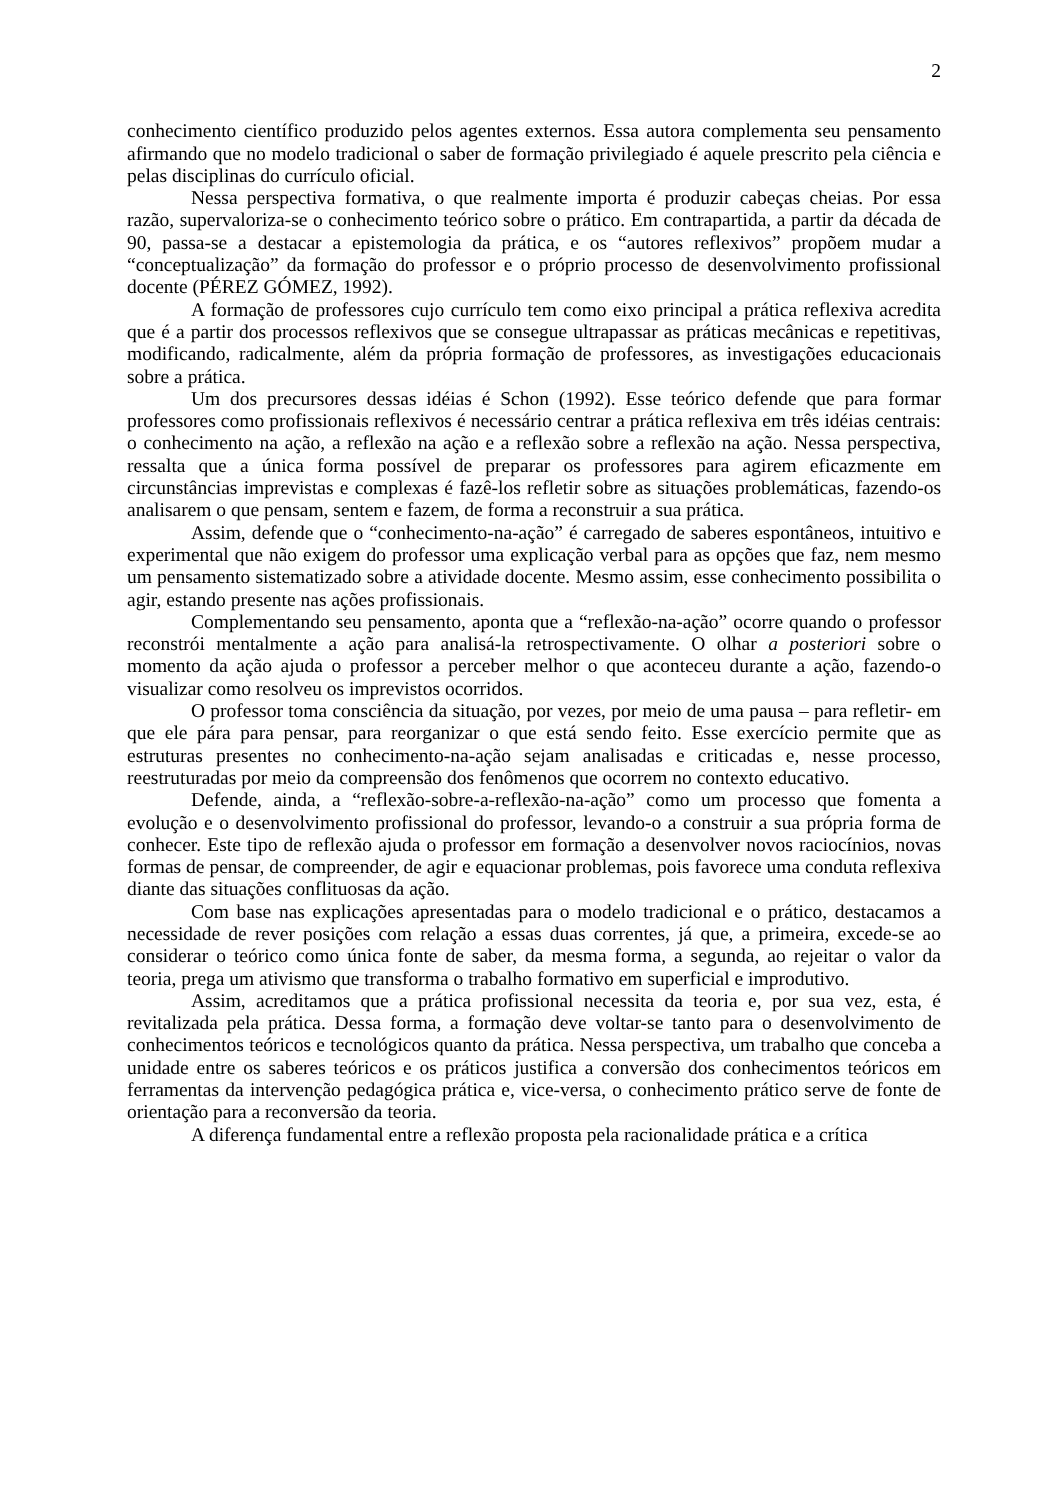2
conhecimento científico produzido pelos agentes externos. Essa autora complementa seu pensamento afirmando que no modelo tradicional o saber de formação privilegiado é aquele prescrito pela ciência e pelas disciplinas do currículo oficial.
Nessa perspectiva formativa, o que realmente importa é produzir cabeças cheias. Por essa razão, supervaloriza-se o conhecimento teórico sobre o prático. Em contrapartida, a partir da década de 90, passa-se a destacar a epistemologia da prática, e os “autores reflexivos” propõem mudar a “conceptualização” da formação do professor e o próprio processo de desenvolvimento profissional docente (PÉREZ GÓMEZ, 1992).
A formação de professores cujo currículo tem como eixo principal a prática reflexiva acredita que é a partir dos processos reflexivos que se consegue ultrapassar as práticas mecânicas e repetitivas, modificando, radicalmente, além da própria formação de professores, as investigações educacionais sobre a prática.
Um dos precursores dessas idéias é Schon (1992). Esse teórico defende que para formar professores como profissionais reflexivos é necessário centrar a prática reflexiva em três idéias centrais: o conhecimento na ação, a reflexão na ação e a reflexão sobre a reflexão na ação. Nessa perspectiva, ressalta que a única forma possível de preparar os professores para agirem eficazmente em circunstâncias imprevistas e complexas é fazê-los refletir sobre as situações problemáticas, fazendo-os analisarem o que pensam, sentem e fazem, de forma a reconstruir a sua prática.
Assim, defende que o “conhecimento-na-ação” é carregado de saberes espontâneos, intuitivo e experimental que não exigem do professor uma explicação verbal para as opções que faz, nem mesmo um pensamento sistematizado sobre a atividade docente. Mesmo assim, esse conhecimento possibilita o agir, estando presente nas ações profissionais.
Complementando seu pensamento, aponta que a “reflexão-na-ação” ocorre quando o professor reconstrói mentalmente a ação para analisá-la retrospectivamente. O olhar a posteriori sobre o momento da ação ajuda o professor a perceber melhor o que aconteceu durante a ação, fazendo-o visualizar como resolveu os imprevistos ocorridos.
O professor toma consciência da situação, por vezes, por meio de uma pausa – para refletir- em que ele pára para pensar, para reorganizar o que está sendo feito. Esse exercício permite que as estruturas presentes no conhecimento-na-ação sejam analisadas e criticadas e, nesse processo, reestruturadas por meio da compreensão dos fenômenos que ocorrem no contexto educativo.
Defende, ainda, a “reflexão-sobre-a-reflexão-na-ação” como um processo que fomenta a evolução e o desenvolvimento profissional do professor, levando-o a construir a sua própria forma de conhecer. Este tipo de reflexão ajuda o professor em formação a desenvolver novos raciocínios, novas formas de pensar, de compreender, de agir e equacionar problemas, pois favorece uma conduta reflexiva diante das situações conflituosas da ação.
Com base nas explicações apresentadas para o modelo tradicional e o prático, destacamos a necessidade de rever posições com relação a essas duas correntes, já que, a primeira, excede-se ao considerar o teórico como única fonte de saber, da mesma forma, a segunda, ao rejeitar o valor da teoria, prega um ativismo que transforma o trabalho formativo em superficial e improdutivo.
Assim, acreditamos que a prática profissional necessita da teoria e, por sua vez, esta, é revitalizada pela prática. Dessa forma, a formação deve voltar-se tanto para o desenvolvimento de conhecimentos teóricos e tecnológicos quanto da prática. Nessa perspectiva, um trabalho que conceba a unidade entre os saberes teóricos e os práticos justifica a conversão dos conhecimentos teóricos em ferramentas da intervenção pedagógica prática e, vice-versa, o conhecimento prático serve de fonte de orientação para a reconversão da teoria.
A diferença fundamental entre a reflexão proposta pela racionalidade prática e a crítica